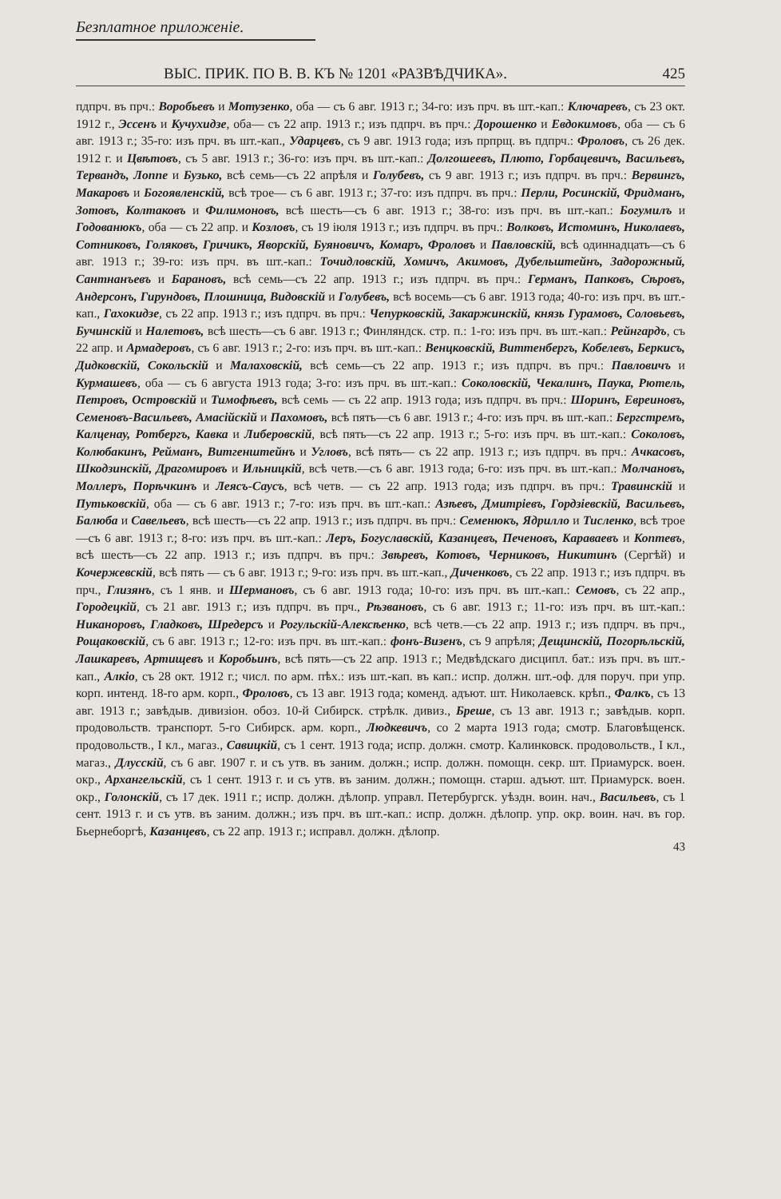Безплатное приложеніе.
ВЫС. ПРИК. ПО В. В. КЪ № 1201 «РАЗВѢДЧИКА». 425
пдпрч. въ прч.: Воробьевъ и Мотузенко, оба — съ 6 авг. 1913 г.; 34-го: изъ прч. въ шт.-кап.: Ключаревъ, съ 23 окт. 1912 г., Эссенъ и Кучухидзе, оба— съ 22 апр. 1913 г.; изъ пдпрч. въ прч.: Дорошенко и Евдокимовъ, оба — съ 6 авг. 1913 г.; 35-го: изъ прч. въ шт.-кап., Ударцевъ, съ 9 авг. 1913 года; изъ прпрщ. въ пдпрч.: Фроловъ, съ 26 дек. 1912 г. и Цвѣтовъ, съ 5 авг. 1913 г.; 36-го: изъ прч. въ шт.-кап.: Долгошеевъ, Плюто, Горбацевичъ, Васильевъ, Тервандъ, Лоппе и Бузько, всѣ семь—съ 22 апрѣля и Голубевъ, съ 9 авг. 1913 г.; изъ пдпрч. въ прч.: Вервингъ, Макаровъ и Богоявленскій, всѣ трое— съ 6 авг. 1913 г.; 37-го: изъ пдпрч. въ прч.: Перли, Росинскій, Фридманъ, Зотовъ, Колтаковъ и Филимоновъ, всѣ шесть—съ 6 авг. 1913 г.; 38-го: изъ прч. въ шт.-кап.: Богумилъ и Годованюкъ, оба — съ 22 апр. и Козловъ, съ 19 іюля 1913 г.; изъ пдпрч. въ прч.: Волковъ, Истоминъ, Николаевъ, Сотниковъ, Голяковъ, Гричикъ, Яворскій, Буяновичъ, Комаръ, Фроловъ и Павловскій, всѣ одиннадцать—съ 6 авг. 1913 г.; 39-го: изъ прч. въ шт.-кап.: Точидловскій, Хомичъ, Акимовъ, Дубельштейнъ, Задорожный, Сантнанъевъ и Барановъ, всѣ семь—съ 22 апр. 1913 г.; изъ пдпрч. въ прч.: Германъ, Папковъ, Сѣровъ, Андерсонъ, Гирундовъ, Плошница, Видовскій и Голубевъ, всѣ восемь—съ 6 авг. 1913 года; 40-го: изъ прч. въ шт.-кап., Гахокидзе, съ 22 апр. 1913 г.; изъ пдпрч. въ прч.: Чепурковскій, Закаржинскій, князь Гурамовъ, Соловьевъ, Бучинскій и Налетовъ, всѣ шесть—съ 6 авг. 1913 г.; Финляндск. стр. п.: 1-го: изъ прч. въ шт.-кап.: Рейнгардъ, съ 22 апр. и Армадеровъ, съ 6 авг. 1913 г.; 2-го: изъ прч. въ шт.-кап.: Венцковскій, Виттенбергъ, Кобелевъ, Беркисъ, Дидковскій, Сокольскій и Малаховскій, всѣ семь—съ 22 апр. 1913 г.; изъ пдпрч. въ прч.: Павловичъ и Курмашевъ, оба — съ 6 августа 1913 года; 3-го: изъ прч. въ шт.-кап.: Соколовскій, Чекалинъ, Паука, Рютель, Петровъ, Островскій и Тимофѣевъ, всѣ семь — съ 22 апр. 1913 года; изъ пдпрч. въ прч.: Шоринъ, Евреиновъ, Семеновъ-Васильевъ, Амасійскій и Пахомовъ, всѣ пять—съ 6 авг. 1913 г.; 4-го: изъ прч. въ шт.-кап.: Бергстремъ, Калценау, Ротбергъ, Кавка и Либеровскій, всѣ пять—съ 22 апр. 1913 г.; 5-го: изъ прч. въ шт.-кап.: Соколовъ, Колюбакинъ, Рейманъ, Витгенштейнъ и Угловъ, всѣ пять— съ 22 апр. 1913 г.; изъ пдпрч. въ прч.: Ачкасовъ, Шкодзинскій, Драгомировъ и Ильницкій, всѣ четв.—съ 6 авг. 1913 года; 6-го: изъ прч. въ шт.-кап.: Молчановъ, Моллеръ, Порѣчкинъ и Леясъ-Саусъ, всѣ четв. — съ 22 апр. 1913 года; изъ пдпрч. въ прч.: Травинскій и Путьковскій, оба — съ 6 авг. 1913 г.; 7-го: изъ прч. въ шт.-кап.: Азѣевъ, Дмитріевъ, Гордзіевскій, Васильевъ, Балюба и Савельевъ, всѣ шесть—съ 22 апр. 1913 г.; изъ пдпрч. въ прч.: Семенюкъ, Ядрилло и Тисленко, всѣ трое—съ 6 авг. 1913 г.; 8-го: изъ прч. въ шт.-кап.: Леръ, Богуславскій, Казанцевъ, Печеновъ, Караваевъ и Коптевъ, всѣ шесть—съ 22 апр. 1913 г.; изъ пдпрч. въ прч.: Звѣревъ, Котовъ, Черниковъ, Никитинъ (Сергѣй) и Кочержевскій, всѣ пять — съ 6 авг. 1913 г.; 9-го: изъ прч. въ шт.-кап., Диченковъ, съ 22 апр. 1913 г.; изъ пдпрч. въ прч., Глизянъ, съ 1 янв. и Шермановъ, съ 6 авг. 1913 года; 10-го: изъ прч. въ шт.-кап.: Семовъ, съ 22 апр., Городецкій, съ 21 авг. 1913 г.; изъ пдпрч. въ прч., Рѣзвановъ, съ 6 авг. 1913 г.; 11-го: изъ прч. въ шт.-кап.: Никаноровъ, Гладковъ, Шредерсъ и Рогульскій-Алексѣенко, всѣ четв.—съ 22 апр. 1913 г.; изъ пдпрч. въ прч., Рощаковскій, съ 6 авг. 1913 г.; 12-го: изъ прч. въ шт.-кап.: фонъ-Визенъ, съ 9 апрѣля; Дещинскій, Погорѣльскій, Лашкаревъ, Артищевъ и Коробьинъ, всѣ пять—съ 22 апр. 1913 г.; Медвѣдскаго дисципл. бат.: изъ прч. въ шт.-кап., Алкіо, съ 28 окт. 1912 г.; числ. по арм. пѣх.: изъ шт.-кап. въ кап.: испр. должн. шт.-оф. для поруч. при упр. корп. интенд. 18-го арм. корп., Фроловъ, съ 13 авг. 1913 года; коменд. адъют. шт. Николаевск. крѣп., Фалкъ, съ 13 авг. 1913 г.; завѣдыв. дивизіон. обоз. 10-й Сибирск. стрѣлк. дивиз., Бреше, съ 13 авг. 1913 г.; завѣдыв. корп. продовольств. транспорт. 5-го Сибирск. арм. корп., Людкевичъ, со 2 марта 1913 года; смотр. Благовѣщенск. продовольств., I кл., магаз., Савицкій, съ 1 сент. 1913 года; испр. должн. смотр. Калинковск. продовольств., I кл., магаз., Длусскій, съ 6 авг. 1907 г. и съ утв. въ заним. должн.; испр. должн. помощн. секр. шт. Приамурск. воен. окр., Архангельскій, съ 1 сент. 1913 г. и съ утв. въ заним. должн.; помощн. старш. адъют. шт. Приамурск. воен. окр., Голонскій, съ 17 дек. 1911 г.; испр. должн. дѣлопр. управл. Петербургск. уѣздн. воин. нач., Васильевъ, съ 1 сент. 1913 г. и съ утв. въ заним. должн.; изъ прч. въ шт.-кап.: испр. должн. дѣлопр. упр. окр. воин. нач. въ гор. Бьернеборгѣ, Казанцевъ, съ 22 апр. 1913 г.; исправл. должн. дѣлопр.
43